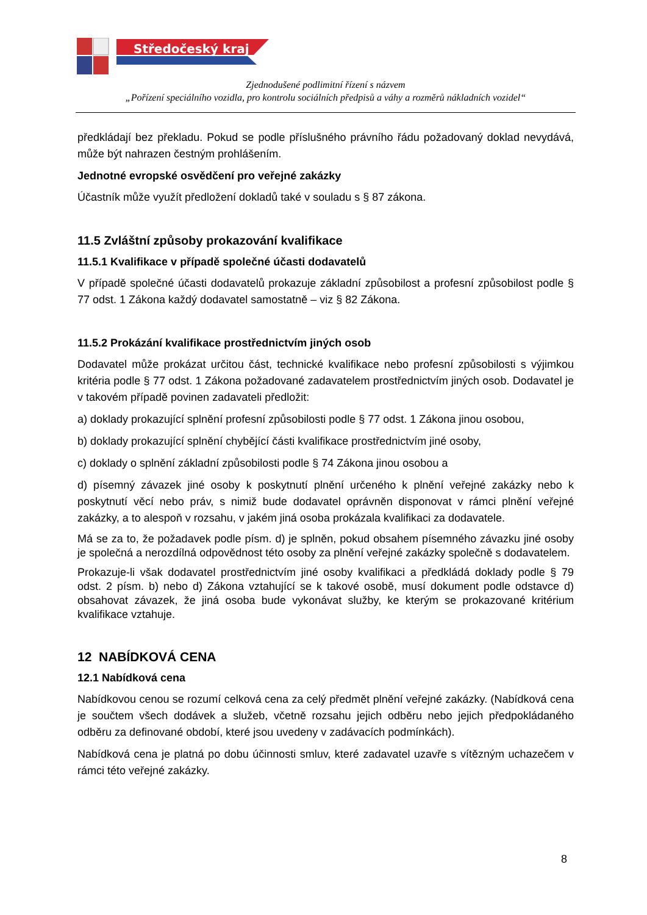Středočeský kraj
Zjednodušené podlimitní řízení s názvem
„Pořízení speciálního vozidla, pro kontrolu sociálních předpisů a váhy a rozměrů nákladních vozidel“
předkládají bez překladu. Pokud se podle příslušného právního řádu požadovaný doklad nevydává, může být nahrazen čestným prohlášením.
Jednotné evropské osvědčení pro veřejné zakázky
Účastník může využít předložení dokladů také v souladu s § 87 zákona.
11.5 Zvláštní způsoby prokazování kvalifikace
11.5.1 Kvalifikace v případě společné účasti dodavatelů
V případě společné účasti dodavatelů prokazuje základní způsobilost a profesní způsobilost podle § 77 odst. 1 Zákona každý dodavatel samostatně – viz § 82 Zákona.
11.5.2 Prokázání kvalifikace prostřednictvím jiných osob
Dodavatel může prokázat určitou část, technické kvalifikace nebo profesní způsobilosti s výjimkou kritéria podle § 77 odst. 1 Zákona požadované zadavatelem prostřednictvím jiných osob. Dodavatel je v takovém případě povinen zadavateli předložit:
a) doklady prokazující splnění profesní způsobilosti podle § 77 odst. 1 Zákona jinou osobou,
b) doklady prokazující splnění chybějící části kvalifikace prostřednictvím jiné osoby,
c) doklady o splnění základní způsobilosti podle § 74 Zákona jinou osobou a
d) písemný závazek jiné osoby k poskytnutí plnění určeného k plnění veřejné zakázky nebo k poskytnutí věcí nebo práv, s nimiž bude dodavatel oprávněn disponovat v rámci plnění veřejné zakázky, a to alespoň v rozsahu, v jakém jiná osoba prokázala kvalifikaci za dodavatele.
Má se za to, že požadavek podle písm. d) je splněn, pokud obsahem písemného závazku jiné osoby je společná a nerozdílná odpovědnost této osoby za plnění veřejné zakázky společně s dodavatelem.
Prokazuje-li však dodavatel prostřednictvím jiné osoby kvalifikaci a předkládá doklady podle § 79 odst. 2 písm. b) nebo d) Zákona vztahující se k takové osobě, musí dokument podle odstavce d) obsahovat závazek, že jiná osoba bude vykonávat služby, ke kterým se prokazované kritérium kvalifikace vztahuje.
12 NABÍDKOVÁ CENA
12.1 Nabídková cena
Nabídkovou cenou se rozumí celková cena za celý předmět plnění veřejné zakázky. (Nabídková cena je součtem všech dodávek a služeb, včetně rozsahu jejich odběru nebo jejich předpokládaného odběru za definované období, které jsou uvedeny v zadávacích podmínkách).
Nabídková cena je platná po dobu účinnosti smluv, které zadavatel uzavře s vítězným uchazečem v rámci této veřejné zakázky.
8